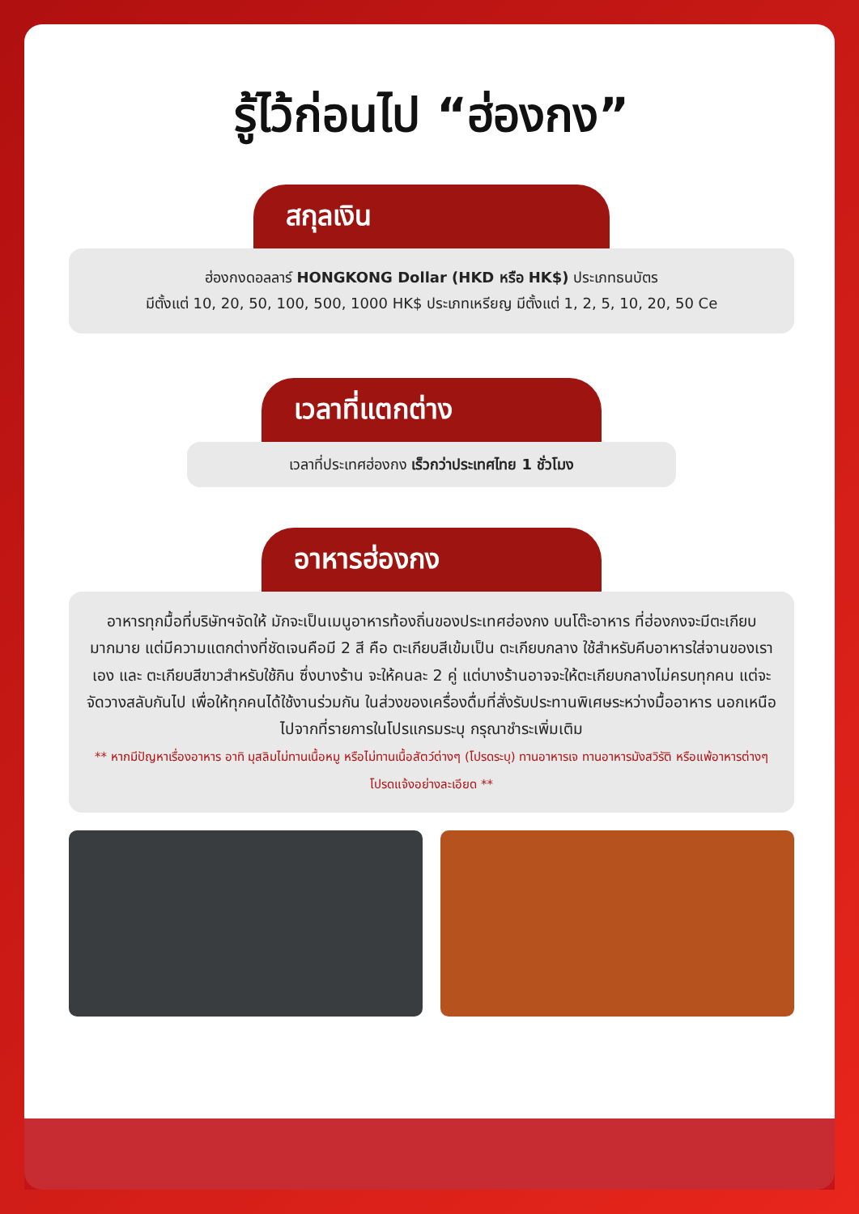รู้ไว้ก่อนไป “ฮ่องกง”
สกุลเงิน
ฮ่องกงดอลลาร์ HONGKONG Dollar (HKD หรือ HK$) ประเภทธนบัตร
มีตั้งแต่ 10, 20, 50, 100, 500, 1000 HK$ ประเภทเหรียญ มีตั้งแต่ 1, 2, 5, 10, 20, 50 Ce
เวลาที่แตกต่าง
เวลาที่ประเทศฮ่องกง เร็วกว่าประเทศไทย 1 ชั่วโมง
อาหารฮ่องกง
อาหารทุกมื้อที่บริษัทฯจัดให้ มักจะเป็นเมนูอาหารท้องถิ่นของประเทศฮ่องกง บนโต๊ะอาหาร ที่ฮ่องกงจะมีตะเกียบมากมาย แต่มีความแตกต่างที่ชัดเจนคือมี 2 สี คือ ตะเกียบสีเข้มเป็น ตะเกียบกลาง ใช้สำหรับคีบอาหารใส่จานของเราเอง และ ตะเกียบสีขาวสำหรับใช้กิน ซึ่งบางร้าน จะให้คนละ 2 คู่ แต่บางร้านอาจจะให้ตะเกียบกลางไม่ครบทุกคน แต่จะจัดวางสลับกันไป เพื่อให้ทุกคนได้ใช้งานร่วมกัน ในส่วงของเครื่องดื่มที่สั่งรับประทานพิเศษระหว่างมื้ออาหาร นอกเหนือไปจากที่รายการในโปรแกรมระบุ กรุณาชำระเพิ่มเติม
** หากมีปัญหาเรื่องอาหาร อาทิ มุสลิมไม่ทานเนื้อหมู หรือไม่ทานเนื้อสัตว์ต่างๆ (โปรดระบุ) ทานอาหารเจ ทานอาหารมังสวิรัติ หรือแพ้อาหารต่างๆ โปรดแจ้งอย่างละเอียด **